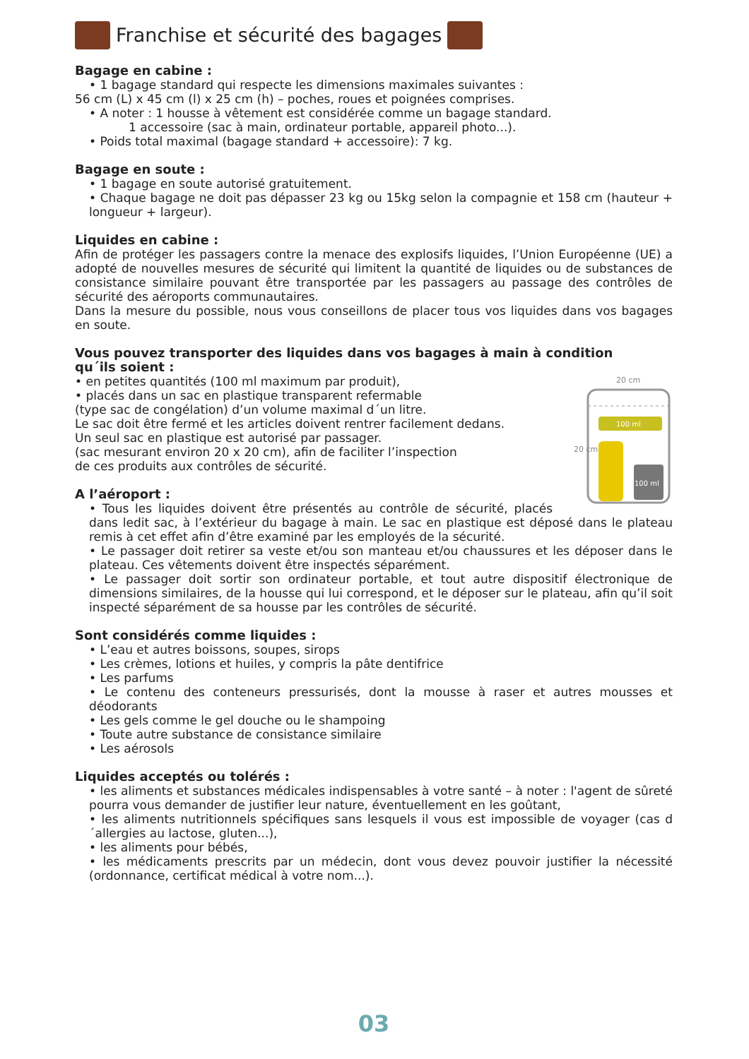Franchise et sécurité des bagages
Bagage en cabine :
• 1 bagage standard qui respecte les dimensions maximales suivantes :
56 cm (L) x 45 cm (l) x 25 cm (h) – poches, roues et poignées comprises.
• A noter : 1 housse à vêtement est considérée comme un bagage standard.
1 accessoire (sac à main, ordinateur portable, appareil photo...).
• Poids total maximal (bagage standard + accessoire): 7 kg.
Bagage en soute :
• 1 bagage en soute autorisé gratuitement.
• Chaque bagage ne doit pas dépasser 23 kg ou 15kg selon la compagnie et 158 cm (hauteur + longueur + largeur).
Liquides en cabine :
Afin de protéger les passagers contre la menace des explosifs liquides, l’Union Européenne (UE) a adopté de nouvelles mesures de sécurité qui limitent la quantité de liquides ou de substances de consistance similaire pouvant être transportée par les passagers au passage des contrôles de sécurité des aéroports communautaires.
Dans la mesure du possible, nous vous conseillons de placer tous vos liquides dans vos bagages en soute.
Vous pouvez transporter des liquides dans vos bagages à main à condition
qu´ils soient :
20 cm
100 ml
100 ml
20 cm
• en petites quantités (100 ml maximum par produit),
• placés dans un sac en plastique transparent refermable
(type sac de congélation) d’un volume maximal d´un litre.
Le sac doit être fermé et les articles doivent rentrer facilement dedans.
Un seul sac en plastique est autorisé par passager.
(sac mesurant environ 20 x 20 cm), afin de faciliter l’inspection
de ces produits aux contrôles de sécurité.
A l’aéroport :
• Tous les liquides doivent être présentés au contrôle de sécurité, placés dans ledit sac, à l’extérieur du bagage à main. Le sac en plastique est déposé dans le plateau remis à cet effet afin d’être examiné par les employés de la sécurité.
• Le passager doit retirer sa veste et/ou son manteau et/ou chaussures et les déposer dans le plateau. Ces vêtements doivent être inspectés séparément.
• Le passager doit sortir son ordinateur portable, et tout autre dispositif électronique de dimensions similaires, de la housse qui lui correspond, et le déposer sur le plateau, afin qu’il soit inspecté séparément de sa housse par les contrôles de sécurité.
Sont considérés comme liquides :
• L’eau et autres boissons, soupes, sirops
• Les crèmes, lotions et huiles, y compris la pâte dentifrice
• Les parfums
• Le contenu des conteneurs pressurisés, dont la mousse à raser et autres mousses et déodorants
• Les gels comme le gel douche ou le shampoing
• Toute autre substance de consistance similaire
• Les aérosols
Liquides acceptés ou tolérés :
• les aliments et substances médicales indispensables à votre santé – à noter : l'agent de sûreté pourra vous demander de justifier leur nature, éventuellement en les goûtant,
• les aliments nutritionnels spécifiques sans lesquels il vous est impossible de voyager (cas d´allergies au lactose, gluten...),
• les aliments pour bébés,
• les médicaments prescrits par un médecin, dont vous devez pouvoir justifier la nécessité (ordonnance, certificat médical à votre nom...).
03